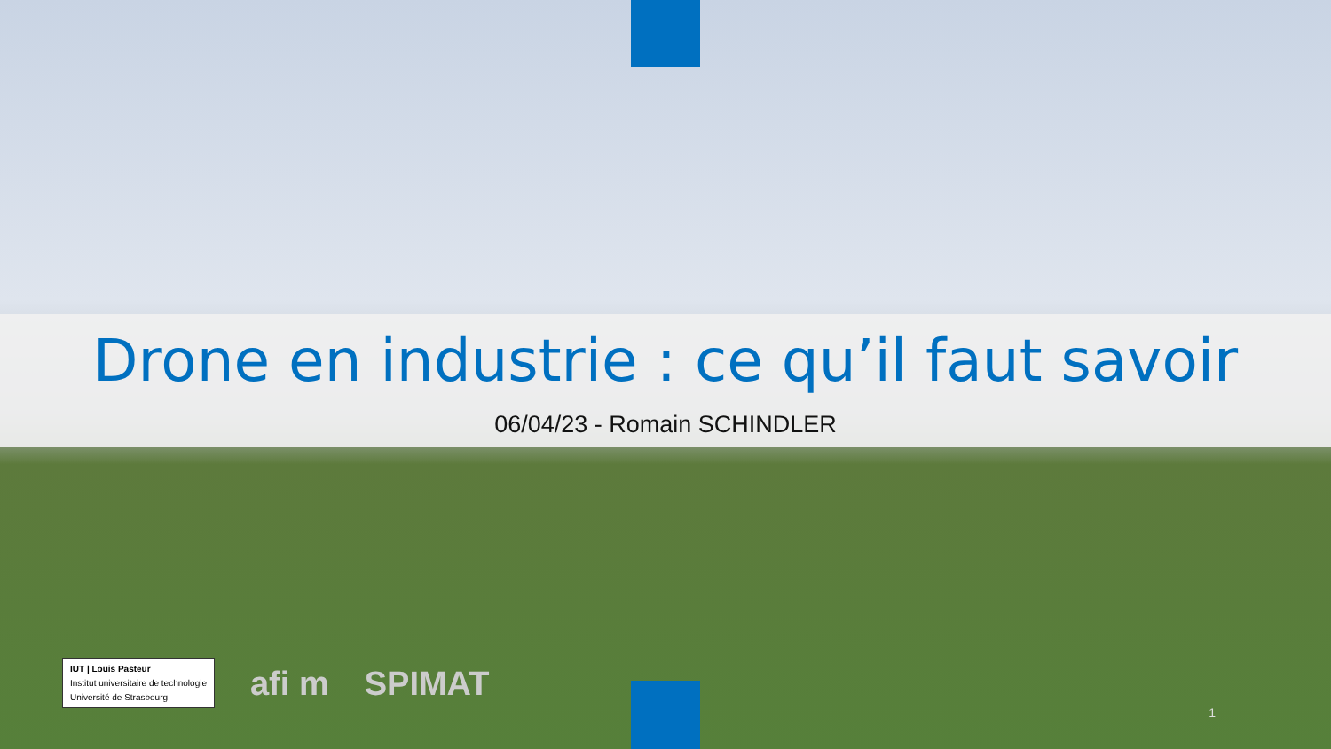Drone en industrie : ce qu’il faut savoir
06/04/23 - Romain SCHINDLER
IUT | Louis Pasteur
Institut universitaire de technologie
Université de Strasbourg
afi m SPIMAT
1